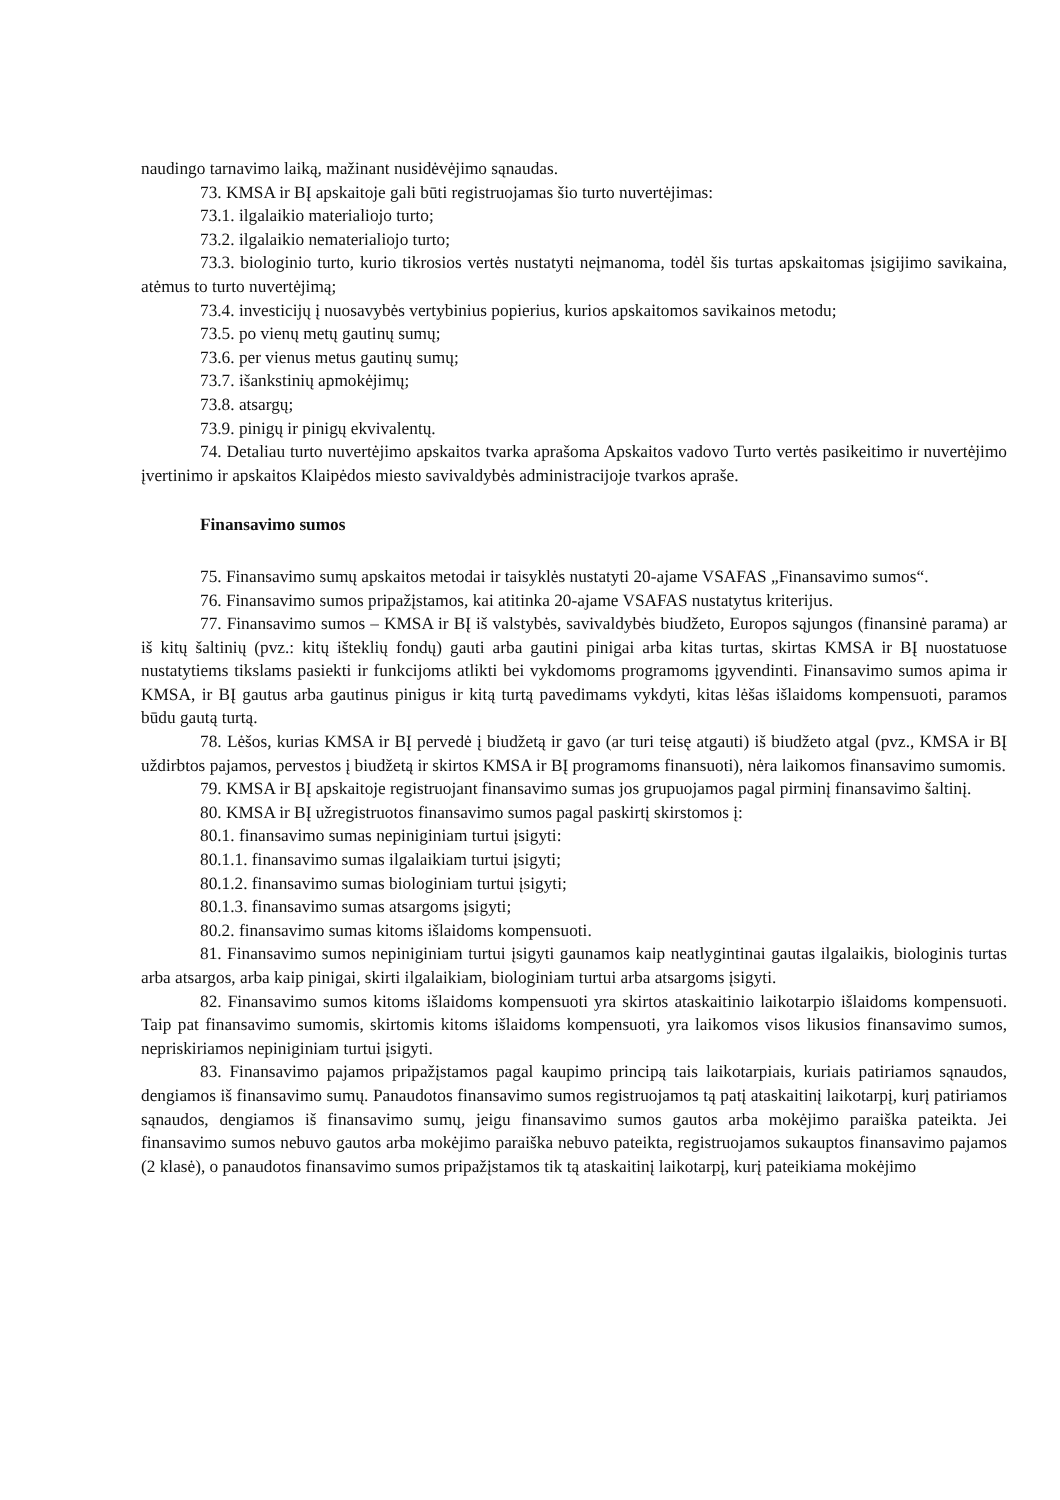naudingo tarnavimo laiką, mažinant nusidėvėjimo sąnaudas.
73. KMSA ir BĮ apskaitoje gali būti registruojamas šio turto nuvertėjimas:
73.1. ilgalaikio materialiojo turto;
73.2. ilgalaikio nematerialiojo turto;
73.3. biologinio turto, kurio tikrosios vertės nustatyti neįmanoma, todėl šis turtas apskaitomas įsigijimo savikaina, atėmus to turto nuvertėjimą;
73.4. investicijų į nuosavybės vertybinius popierius, kurios apskaitomos savikainos metodu;
73.5. po vienų metų gautinų sumų;
73.6. per vienus metus gautinų sumų;
73.7. išankstinių apmokėjimų;
73.8. atsargų;
73.9. pinigų ir pinigų ekvivalentų.
74. Detaliau turto nuvertėjimo apskaitos tvarka aprašoma Apskaitos vadovo Turto vertės pasikeitimo ir nuvertėjimo įvertinimo ir apskaitos Klaipėdos miesto savivaldybės administracijoje tvarkos apraše.
Finansavimo sumos
75. Finansavimo sumų apskaitos metodai ir taisyklės nustatyti 20-ajame VSAFAS „Finansavimo sumos“.
76. Finansavimo sumos pripažįstamos, kai atitinka 20-ajame VSAFAS nustatytus kriterijus.
77. Finansavimo sumos – KMSA ir BĮ iš valstybės, savivaldybės biudžeto, Europos sąjungos (finansinė parama) ar iš kitų šaltinių (pvz.: kitų išteklių fondų) gauti arba gautini pinigai arba kitas turtas, skirtas KMSA ir BĮ nuostatuose nustatytiems tikslams pasiekti ir funkcijoms atlikti bei vykdomoms programoms įgyvendinti. Finansavimo sumos apima ir KMSA, ir BĮ gautus arba gautinus pinigus ir kitą turtą pavedimams vykdyti, kitas lėšas išlaidoms kompensuoti, paramos būdu gautą turtą.
78. Lėšos, kurias KMSA ir BĮ pervedė į biudžetą ir gavo (ar turi teisę atgauti) iš biudžeto atgal (pvz., KMSA ir BĮ uždirbtos pajamos, pervestos į biudžetą ir skirtos KMSA ir BĮ programoms finansuoti), nėra laikomos finansavimo sumomis.
79. KMSA ir BĮ apskaitoje registruojant finansavimo sumas jos grupuojamos pagal pirminį finansavimo šaltinį.
80. KMSA ir BĮ užregistruotos finansavimo sumos pagal paskirtį skirstomos į:
80.1. finansavimo sumas nepiniginiam turtui įsigyti:
80.1.1. finansavimo sumas ilgalaikiam turtui įsigyti;
80.1.2. finansavimo sumas biologiniam turtui įsigyti;
80.1.3. finansavimo sumas atsargoms įsigyti;
80.2. finansavimo sumas kitoms išlaidoms kompensuoti.
81. Finansavimo sumos nepiniginiam turtui įsigyti gaunamos kaip neatlygintinai gautas ilgalaikis, biologinis turtas arba atsargos, arba kaip pinigai, skirti ilgalaikiam, biologiniam turtui arba atsargoms įsigyti.
82. Finansavimo sumos kitoms išlaidoms kompensuoti yra skirtos ataskaitinio laikotarpio išlaidoms kompensuoti. Taip pat finansavimo sumomis, skirtomis kitoms išlaidoms kompensuoti, yra laikomos visos likusios finansavimo sumos, nepriskiriamos nepiniginiam turtui įsigyti.
83. Finansavimo pajamos pripažįstamos pagal kaupimo principą tais laikotarpiais, kuriais patiriamos sąnaudos, dengiamos iš finansavimo sumų. Panaudotos finansavimo sumos registruojamos tą patį ataskaitinį laikotarpį, kurį patiriamos sąnaudos, dengiamos iš finansavimo sumų, jeigu finansavimo sumos gautos arba mokėjimo paraiška pateikta. Jei finansavimo sumos nebuvo gautos arba mokėjimo paraiška nebuvo pateikta, registruojamos sukauptos finansavimo pajamos (2 klasė), o panaudotos finansavimo sumos pripažįstamos tik tą ataskaitinį laikotarpį, kurį pateikiama mokėjimo